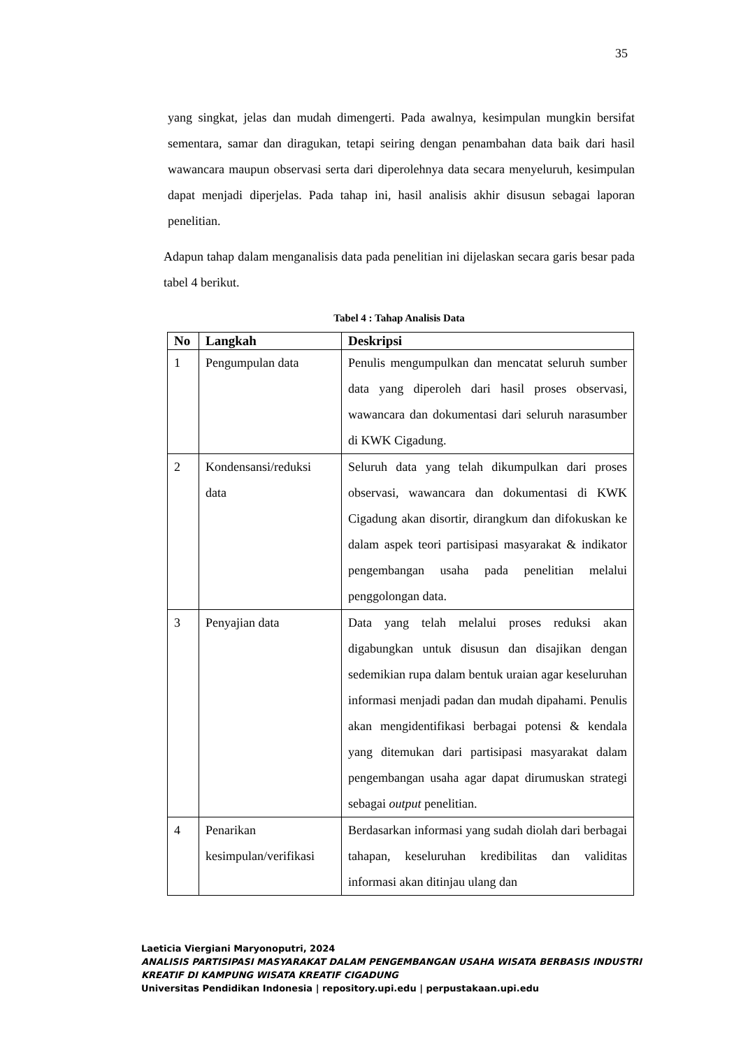35
yang singkat, jelas dan mudah dimengerti. Pada awalnya, kesimpulan mungkin bersifat sementara, samar dan diragukan, tetapi seiring dengan penambahan data baik dari hasil wawancara maupun observasi serta dari diperolehnya data secara menyeluruh, kesimpulan dapat menjadi diperjelas. Pada tahap ini, hasil analisis akhir disusun sebagai laporan penelitian.
Adapun tahap dalam menganalisis data pada penelitian ini dijelaskan secara garis besar pada tabel 4 berikut.
Tabel 4 : Tahap Analisis Data
| No | Langkah | Deskripsi |
| --- | --- | --- |
| 1 | Pengumpulan data | Penulis mengumpulkan dan mencatat seluruh sumber data yang diperoleh dari hasil proses observasi, wawancara dan dokumentasi dari seluruh narasumber di KWK Cigadung. |
| 2 | Kondensansi/reduksi data | Seluruh data yang telah dikumpulkan dari proses observasi, wawancara dan dokumentasi di KWK Cigadung akan disortir, dirangkum dan difokuskan ke dalam aspek teori partisipasi masyarakat & indikator pengembangan usaha pada penelitian melalui penggolongan data. |
| 3 | Penyajian data | Data yang telah melalui proses reduksi akan digabungkan untuk disusun dan disajikan dengan sedemikian rupa dalam bentuk uraian agar keseluruhan informasi menjadi padan dan mudah dipahami. Penulis akan mengidentifikasi berbagai potensi & kendala yang ditemukan dari partisipasi masyarakat dalam pengembangan usaha agar dapat dirumuskan strategi sebagai output penelitian. |
| 4 | Penarikan kesimpulan/verifikasi | Berdasarkan informasi yang sudah diolah dari berbagai tahapan, keseluruhan kredibilitas dan validitas informasi akan ditinjau ulang dan |
Laeticia Viergiani Maryonoputri, 2024
ANALISIS PARTISIPASI MASYARAKAT DALAM PENGEMBANGAN USAHA WISATA BERBASIS INDUSTRI KREATIF DI KAMPUNG WISATA KREATIF CIGADUNG
Universitas Pendidikan Indonesia | repository.upi.edu | perpustakaan.upi.edu